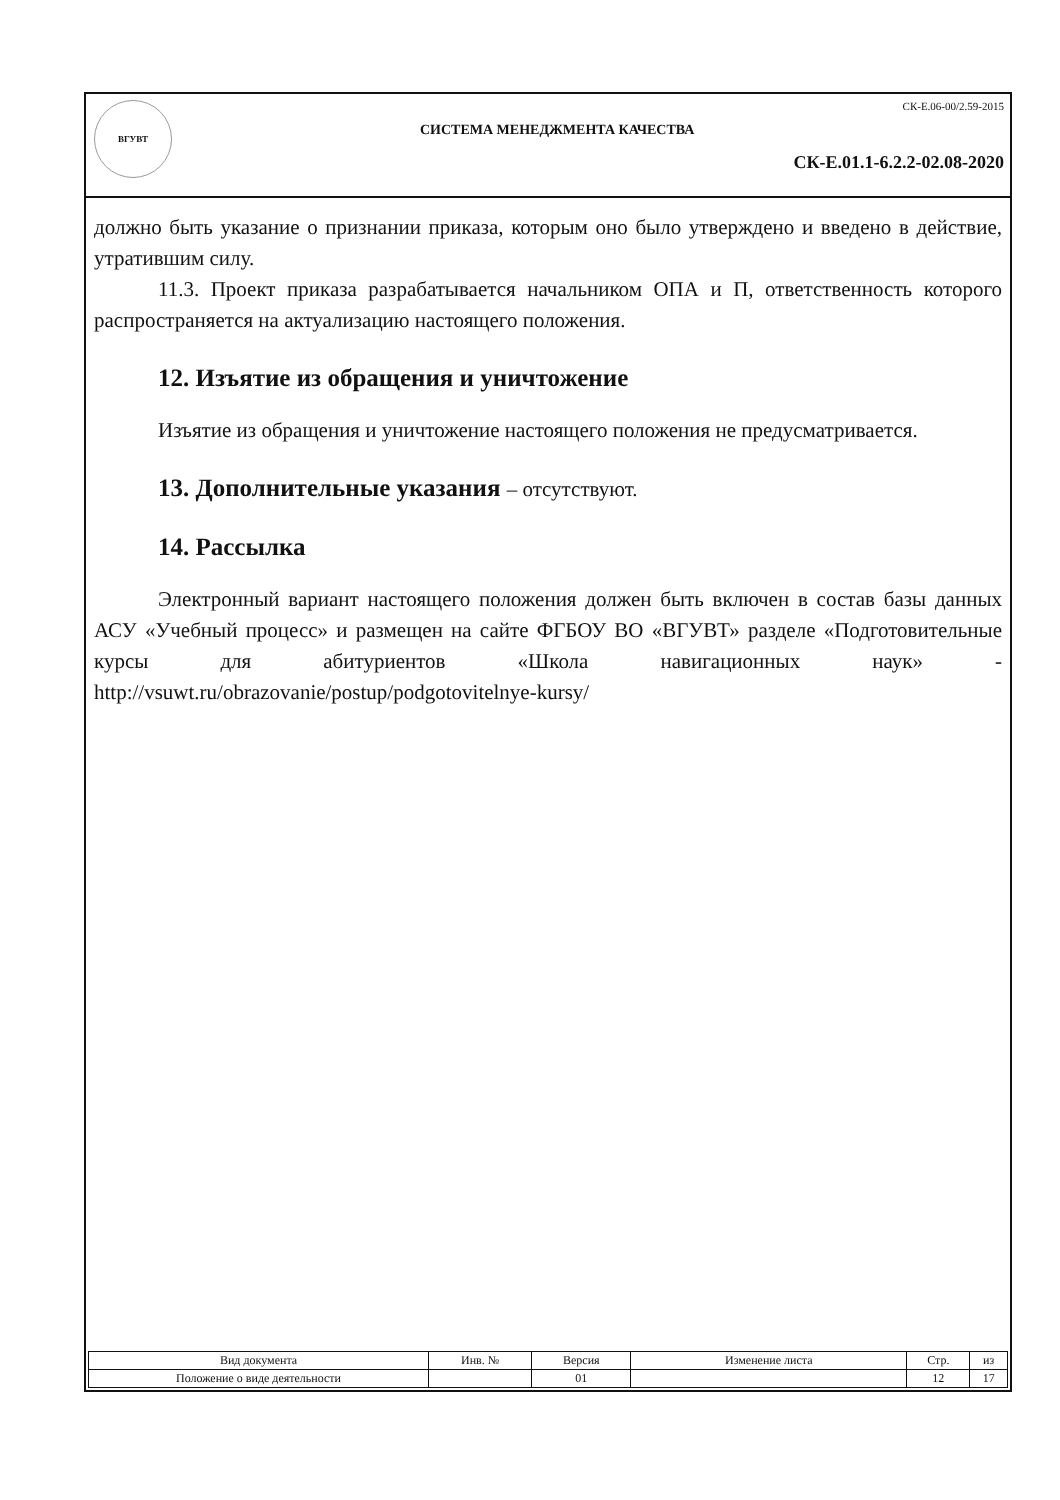ВГУВТ
СК-Е.06-00/2.59-2015
СИСТЕМА МЕНЕДЖМЕНТА КАЧЕСТВА
СК-Е.01.1-6.2.2-02.08-2020
должно быть указание о признании приказа, которым оно было утверждено и введено в действие, утратившим силу.
11.3. Проект приказа разрабатывается начальником ОПА и П, ответственность которого распространяется на актуализацию настоящего положения.
12. Изъятие из обращения и уничтожение
Изъятие из обращения и уничтожение настоящего положения не предусматривается.
13. Дополнительные указания – отсутствуют.
14. Рассылка
Электронный вариант настоящего положения должен быть включен в состав базы данных АСУ «Учебный процесс» и размещен на сайте ФГБОУ ВО «ВГУВТ» разделе «Подготовительные курсы для абитуриентов «Школа навигационных наук» - http://vsuwt.ru/obrazovanie/postup/podgotovitelnye-kursy/
| Вид документа | Инв. № | Версия | Изменение листа | Стр. | из |
| --- | --- | --- | --- | --- | --- |
| Положение о виде деятельности | | 01 | | 12 | 17 |